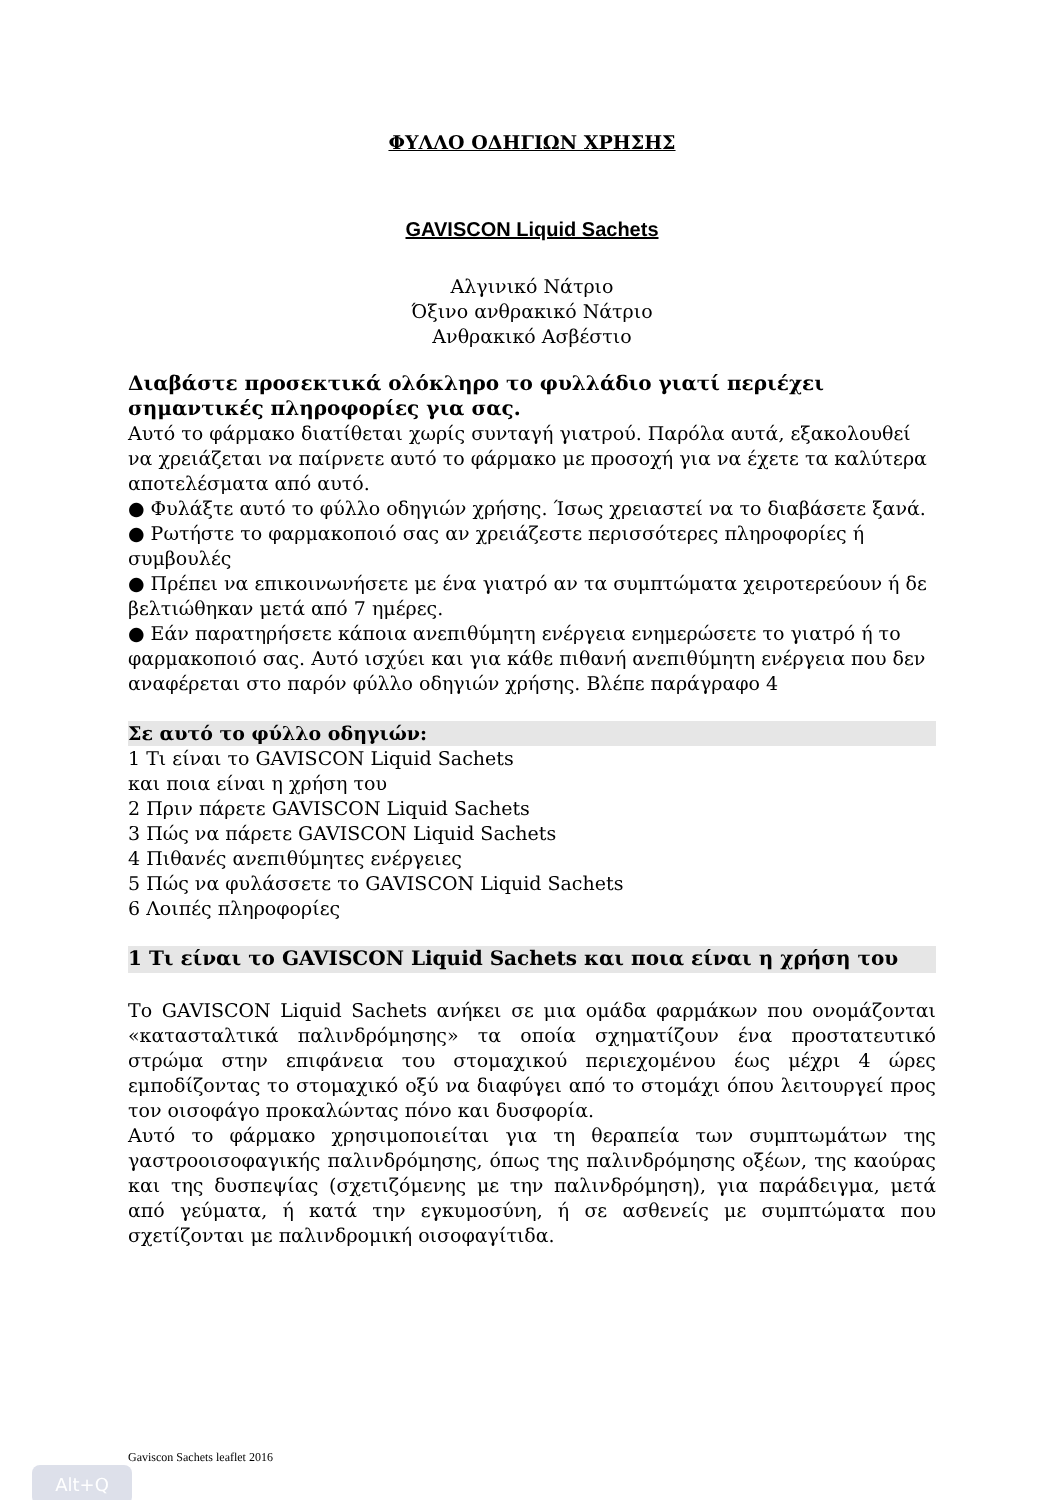ΦΥΛΛΟ ΟΔΗΓΙΩΝ ΧΡΗΣΗΣ
GAVISCON Liquid Sachets
Αλγινικό Νάτριο
Όξινο ανθρακικό Νάτριο
Ανθρακικό Ασβέστιο
Διαβάστε προσεκτικά ολόκληρο το φυλλάδιο γιατί περιέχει σημαντικές πληροφορίες για σας.
Αυτό το φάρμακο διατίθεται χωρίς συνταγή γιατρού. Παρόλα αυτά, εξακολουθεί να χρειάζεται να παίρνετε αυτό το φάρμακο με προσοχή για να έχετε τα καλύτερα αποτελέσματα από αυτό.
● Φυλάξτε αυτό το φύλλο οδηγιών χρήσης. Ίσως χρειαστεί να το διαβάσετε ξανά.
● Ρωτήστε το φαρμακοποιό σας αν χρειάζεστε περισσότερες πληροφορίες ή συμβουλές
● Πρέπει να επικοινωνήσετε με ένα γιατρό αν τα συμπτώματα χειροτερεύουν ή δε βελτιώθηκαν μετά από 7 ημέρες.
● Εάν παρατηρήσετε κάποια ανεπιθύμητη ενέργεια ενημερώσετε το γιατρό ή το φαρμακοποιό σας. Αυτό ισχύει και για κάθε πιθανή ανεπιθύμητη ενέργεια που δεν αναφέρεται στο παρόν φύλλο οδηγιών χρήσης. Βλέπε παράγραφο 4
Σε αυτό το φύλλο οδηγιών:
1 Τι είναι το GAVISCON Liquid Sachets
και ποια είναι η χρήση του
2 Πριν πάρετε GAVISCON Liquid Sachets
3 Πώς να πάρετε GAVISCON Liquid Sachets
4 Πιθανές ανεπιθύμητες ενέργειες
5 Πώς να φυλάσσετε το GAVISCON Liquid Sachets
6 Λοιπές πληροφορίες
1 Τι είναι το GAVISCON Liquid Sachets και ποια είναι η χρήση του
Το GAVISCON Liquid Sachets ανήκει σε μια ομάδα φαρμάκων που ονομάζονται «κατασταλτικά παλινδρόμησης» τα οποία σχηματίζουν ένα προστατευτικό στρώμα στην επιφάνεια του στομαχικού περιεχομένου έως μέχρι 4 ώρες εμποδίζοντας το στομαχικό οξύ να διαφύγει από το στομάχι όπου λειτουργεί προς τον οισοφάγο προκαλώντας πόνο και δυσφορία.
Αυτό το φάρμακο χρησιμοποιείται για τη θεραπεία των συμπτωμάτων της γαστροοισοφαγικής παλινδρόμησης, όπως της παλινδρόμησης οξέων, της καούρας και της δυσπεψίας (σχετιζόμενης με την παλινδρόμηση), για παράδειγμα, μετά από γεύματα, ή κατά την εγκυμοσύνη, ή σε ασθενείς με συμπτώματα που σχετίζονται με παλινδρομική οισοφαγίτιδα.
Gaviscon Sachets leaflet 2016
Alt+Q